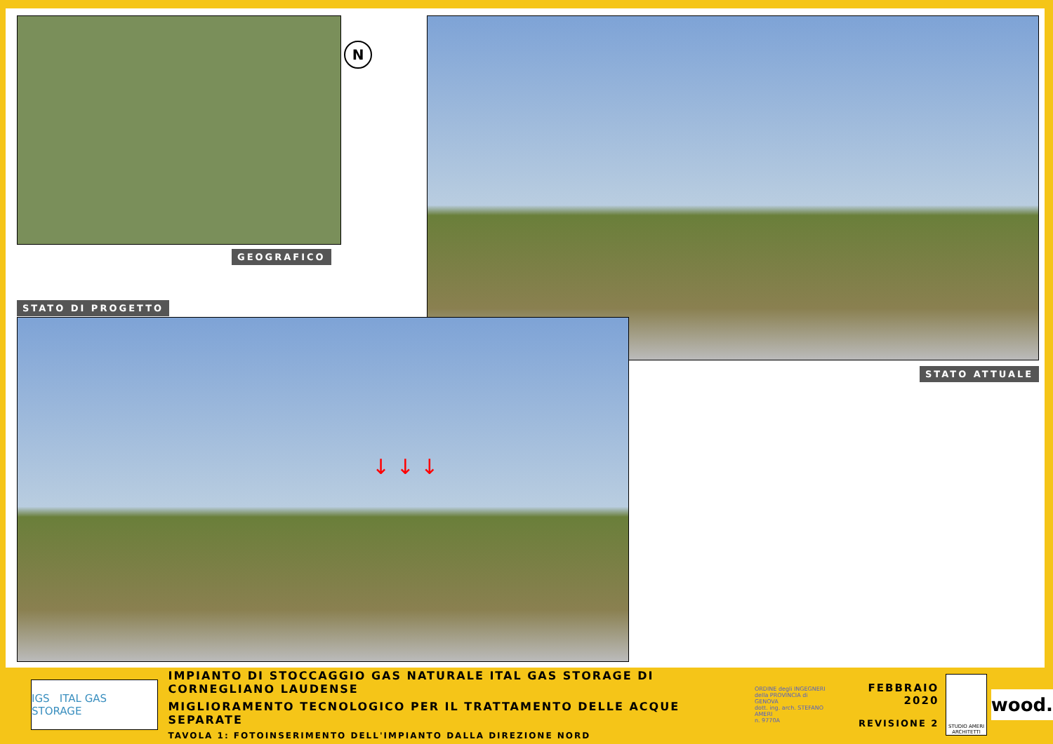N
GEOGRAFICO
STATO DI PROGETTO
↓ ↓ ↓
STATO ATTUALE
IGS ITAL GAS STORAGE
IMPIANTO DI STOCCAGGIO GAS NATURALE ITAL GAS STORAGE DI CORNEGLIANO LAUDENSE
MIGLIORAMENTO TECNOLOGICO PER IL TRATTAMENTO DELLE ACQUE SEPARATE
TAVOLA 1: FOTOINSERIMENTO DELL'IMPIANTO DALLA DIREZIONE NORD
ORDINE degli INGEGNERI
della PROVINCIA di GENOVA
dott. ing. arch. STEFANO AMERI
n. 9770A
FEBBRAIO 2020
REVISIONE 2
STUDIO AMERI ARCHITETTI
wood.